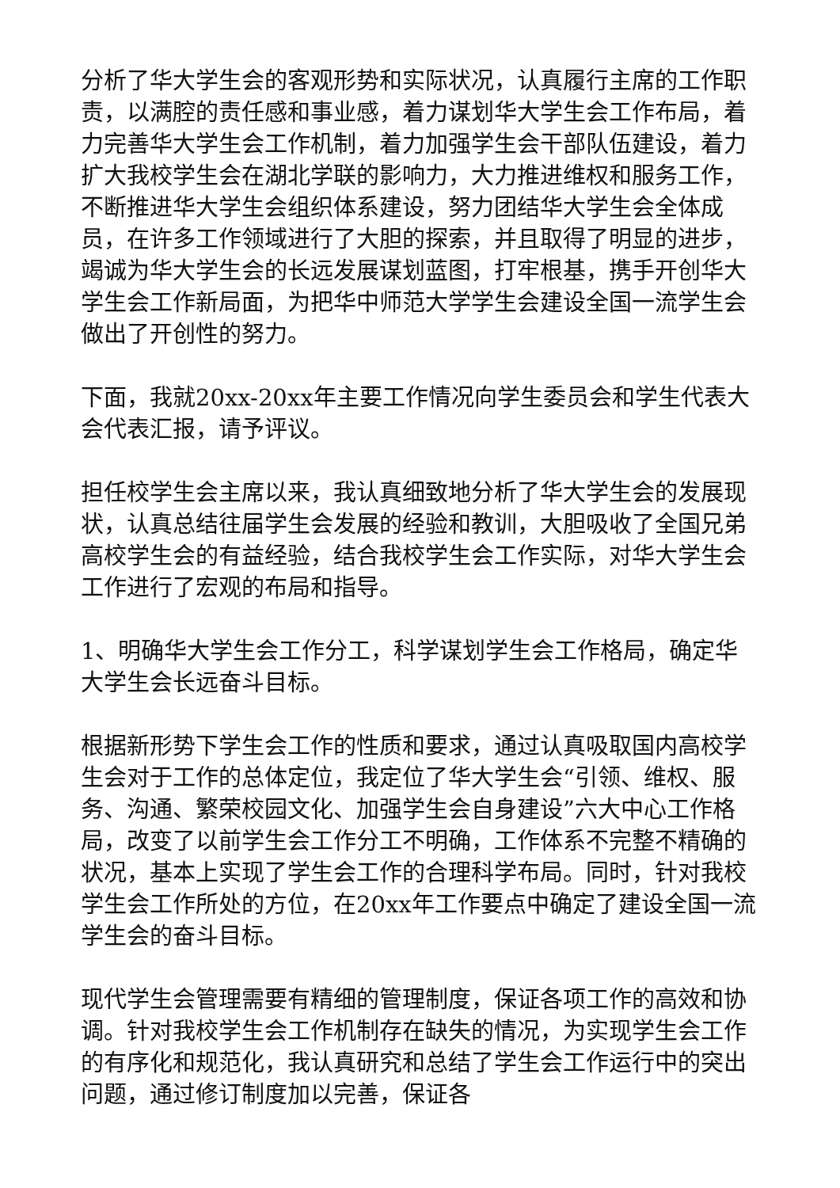分析了华大学生会的客观形势和实际状况，认真履行主席的工作职责，以满腔的责任感和事业感，着力谋划华大学生会工作布局，着力完善华大学生会工作机制，着力加强学生会干部队伍建设，着力扩大我校学生会在湖北学联的影响力，大力推进维权和服务工作，不断推进华大学生会组织体系建设，努力团结华大学生会全体成员，在许多工作领域进行了大胆的探索，并且取得了明显的进步，竭诚为华大学生会的长远发展谋划蓝图，打牢根基，携手开创华大学生会工作新局面，为把华中师范大学学生会建设全国一流学生会做出了开创性的努力。
下面，我就20xx-20xx年主要工作情况向学生委员会和学生代表大会代表汇报，请予评议。
担任校学生会主席以来，我认真细致地分析了华大学生会的发展现状，认真总结往届学生会发展的经验和教训，大胆吸收了全国兄弟高校学生会的有益经验，结合我校学生会工作实际，对华大学生会工作进行了宏观的布局和指导。
1、明确华大学生会工作分工，科学谋划学生会工作格局，确定华大学生会长远奋斗目标。
根据新形势下学生会工作的性质和要求，通过认真吸取国内高校学生会对于工作的总体定位，我定位了华大学生会“引领、维权、服务、沟通、繁荣校园文化、加强学生会自身建设”六大中心工作格局，改变了以前学生会工作分工不明确，工作体系不完整不精确的状况，基本上实现了学生会工作的合理科学布局。同时，针对我校学生会工作所处的方位，在20xx年工作要点中确定了建设全国一流学生会的奋斗目标。
现代学生会管理需要有精细的管理制度，保证各项工作的高效和协调。针对我校学生会工作机制存在缺失的情况，为实现学生会工作的有序化和规范化，我认真研究和总结了学生会工作运行中的突出问题，通过修订制度加以完善，保证各